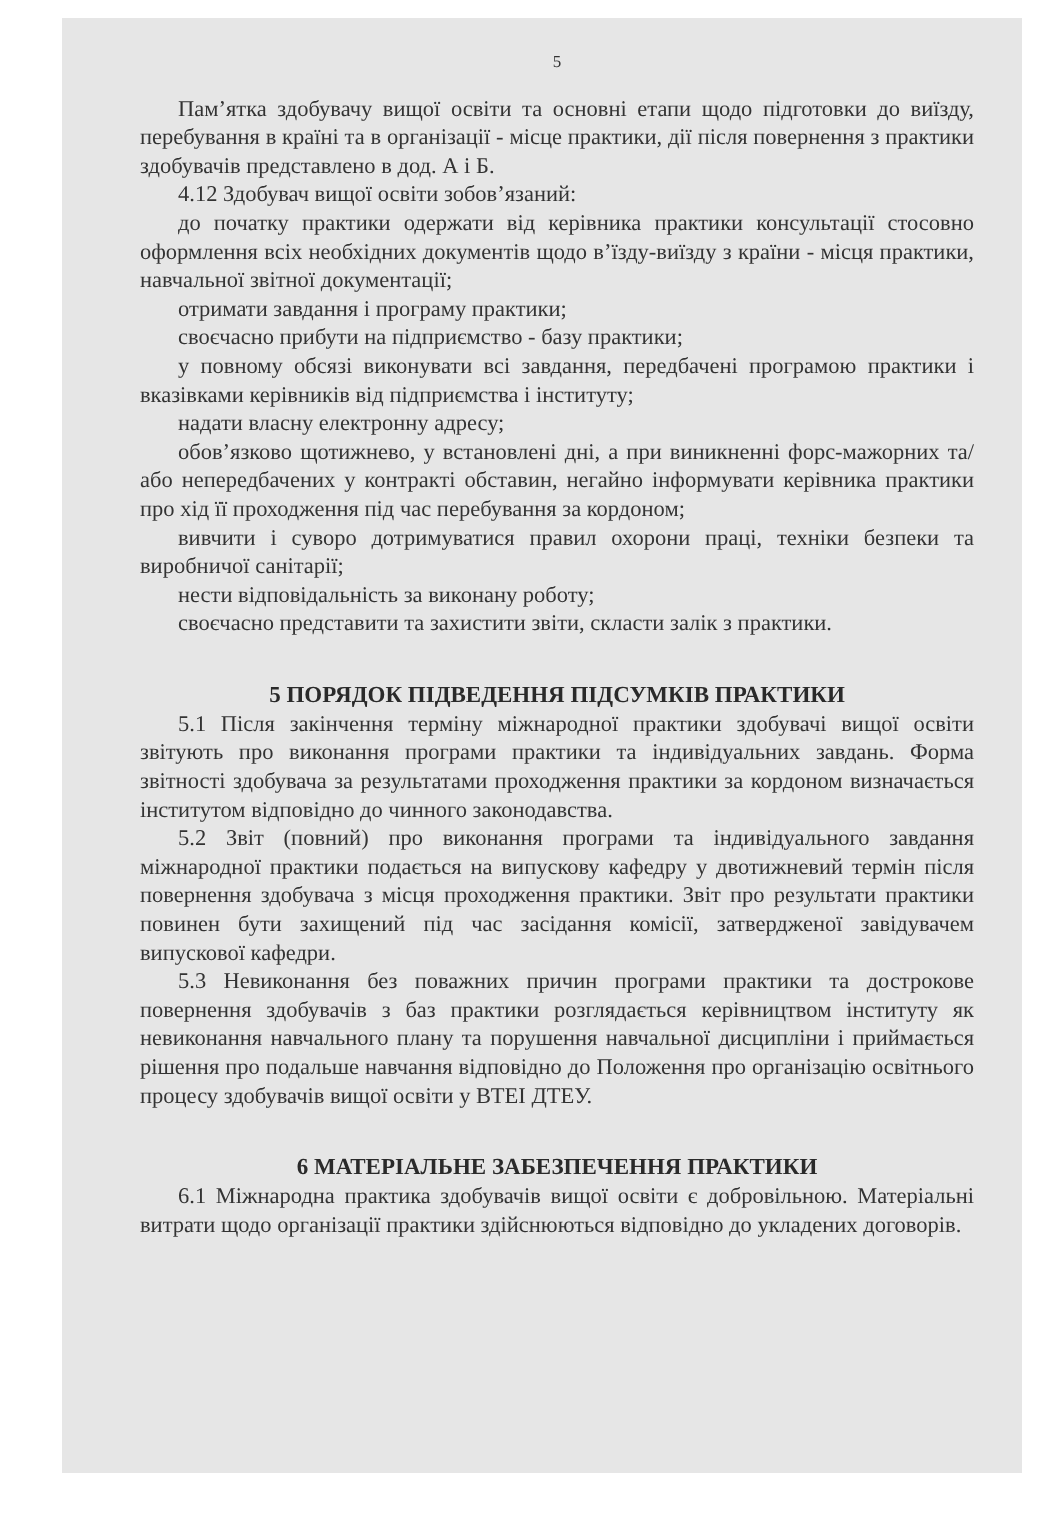5
Пам’ятка здобувачу вищої освіти та основні етапи щодо підготовки до виїзду, перебування в країні та в організації - місце практики, дії після повернення з практики здобувачів представлено в дод. А і Б.
4.12 Здобувач вищої освіти зобов’язаний:
до початку практики одержати від керівника практики консультації стосовно оформлення всіх необхідних документів щодо в’їзду-виїзду з країни - місця практики, навчальної звітної документації;
отримати завдання і програму практики;
своєчасно прибути на підприємство - базу практики;
у повному обсязі виконувати всі завдання, передбачені програмою практики і вказівками керівників від підприємства і інституту;
надати власну електронну адресу;
обов’язково щотижнево, у встановлені дні, а при виникненні форс-мажорних та/або непередбачених у контракті обставин, негайно інформувати керівника практики про хід її проходження під час перебування за кордоном;
вивчити і суворо дотримуватися правил охорони праці, техніки безпеки та виробничої санітарії;
нести відповідальність за виконану роботу;
своєчасно представити та захистити звіти, скласти залік з практики.
5 ПОРЯДОК ПІДВЕДЕННЯ ПІДСУМКІВ ПРАКТИКИ
5.1 Після закінчення терміну міжнародної практики здобувачі вищої освіти звітують про виконання програми практики та індивідуальних завдань. Форма звітності здобувача за результатами проходження практики за кордоном визначається інститутом відповідно до чинного законодавства.
5.2 Звіт (повний) про виконання програми та індивідуального завдання міжнародної практики подається на випускову кафедру у двотижневий термін після повернення здобувача з місця проходження практики. Звіт про результати практики повинен бути захищений під час засідання комісії, затвердженої завідувачем випускової кафедри.
5.3 Невиконання без поважних причин програми практики та дострокове повернення здобувачів з баз практики розглядається керівництвом інституту як невиконання навчального плану та порушення навчальної дисципліни і приймається рішення про подальше навчання відповідно до Положення про організацію освітнього процесу здобувачів вищої освіти у ВТЕІ ДТЕУ.
6 МАТЕРІАЛЬНЕ ЗАБЕЗПЕЧЕННЯ ПРАКТИКИ
6.1 Міжнародна практика здобувачів вищої освіти є добровільною. Матеріальні витрати щодо організації практики здійснюються відповідно до укладених договорів.